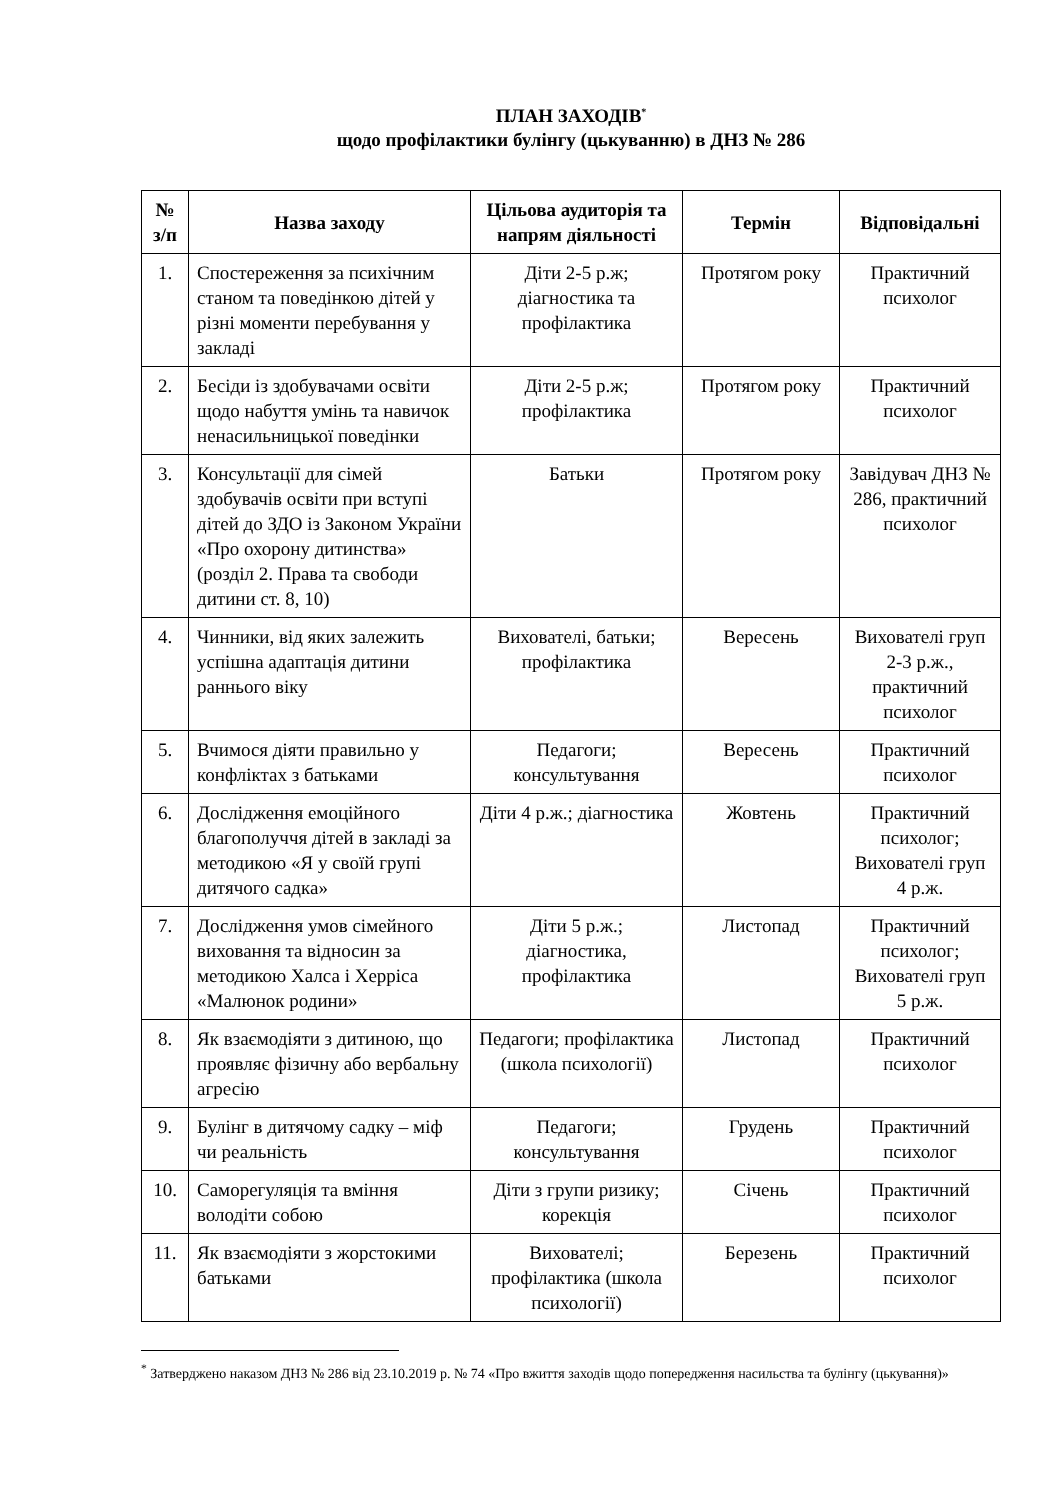ПЛАН ЗАХОДІВ<sup>*</sup>
щодо профілактики булінгу (цькуванню) в ДНЗ № 286
| № з/п | Назва заходу | Цільова аудиторія та напрям діяльності | Термін | Відповідальні |
| --- | --- | --- | --- | --- |
| 1. | Спостереження за психічним станом та поведінкою дітей у різні моменти перебування у закладі | Діти 2-5 р.ж; діагностика та профілактика | Протягом року | Практичний психолог |
| 2. | Бесіди із здобувачами освіти щодо набуття умінь та навичок ненасильницької поведінки | Діти 2-5 р.ж; профілактика | Протягом року | Практичний психолог |
| 3. | Консультації для сімей здобувачів освіти при вступі дітей до ЗДО із Законом України «Про охорону дитинства» (розділ 2. Права та свободи дитини ст. 8, 10) | Батьки | Протягом року | Завідувач ДНЗ № 286, практичний психолог |
| 4. | Чинники, від яких залежить успішна адаптація дитини раннього віку | Вихователі, батьки; профілактика | Вересень | Вихователі груп 2-3 р.ж., практичний психолог |
| 5. | Вчимося діяти правильно у конфліктах з батьками | Педагоги; консультування | Вересень | Практичний психолог |
| 6. | Дослідження емоційного благополуччя дітей в закладі за методикою «Я у своїй групі дитячого садка» | Діти 4 р.ж.; діагностика | Жовтень | Практичний психолог; Вихователі груп 4 р.ж. |
| 7. | Дослідження умов сімейного виховання та відносин за методикою Халса і Херріса «Малюнок родини» | Діти 5 р.ж.; діагностика, профілактика | Листопад | Практичний психолог; Вихователі груп 5 р.ж. |
| 8. | Як взаємодіяти з дитиною, що проявляє фізичну або вербальну агресію | Педагоги; профілактика (школа психології) | Листопад | Практичний психолог |
| 9. | Булінг в дитячому садку – міф чи реальність | Педагоги; консультування | Грудень | Практичний психолог |
| 10. | Саморегуляція та вміння володіти собою | Діти з групи ризику; корекція | Січень | Практичний психолог |
| 11. | Як взаємодіяти з жорстокими батьками | Вихователі; профілактика (школа психології) | Березень | Практичний психолог |
<sup>*</sup> Затверджено наказом ДНЗ № 286 від 23.10.2019 р. № 74 «Про вжиття заходів щодо попередження насильства та булінгу (цькування)»